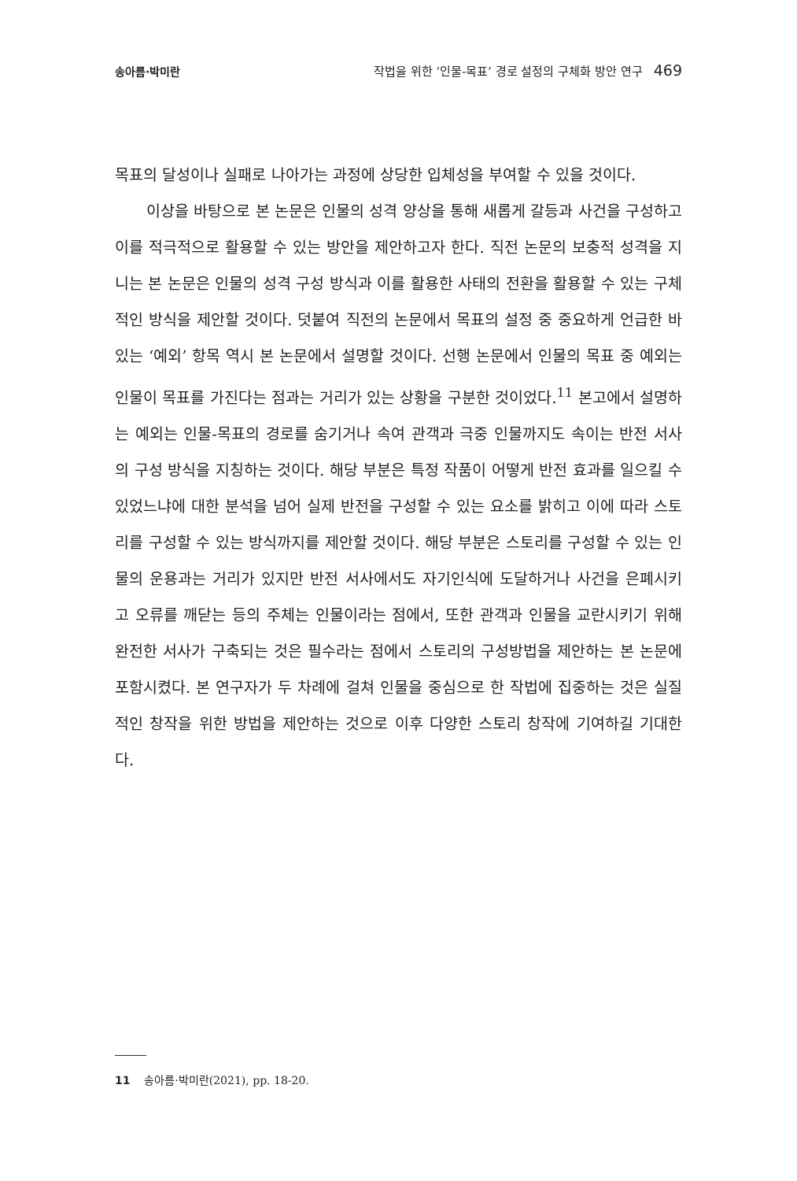송아름·박미란 작법을 위한 ‘인물-목표’ 경로 설정의 구체화 방안 연구 469
목표의 달성이나 실패로 나아가는 과정에 상당한 입체성을 부여할 수 있을 것이다.
이상을 바탕으로 본 논문은 인물의 성격 양상을 통해 새롭게 갈등과 사건을 구성하고 이를 적극적으로 활용할 수 있는 방안을 제안하고자 한다. 직전 논문의 보충적 성격을 지니는 본 논문은 인물의 성격 구성 방식과 이를 활용한 사태의 전환을 활용할 수 있는 구체적인 방식을 제안할 것이다. 덧붙여 직전의 논문에서 목표의 설정 중 중요하게 언급한 바 있는 ‘예외’ 항목 역시 본 논문에서 설명할 것이다. 선행 논문에서 인물의 목표 중 예외는 인물이 목표를 가진다는 점과는 거리가 있는 상황을 구분한 것이었다.<sup>11</sup> 본고에서 설명하는 예외는 인물-목표의 경로를 숨기거나 속여 관객과 극중 인물까지도 속이는 반전 서사의 구성 방식을 지칭하는 것이다. 해당 부분은 특정 작품이 어떻게 반전 효과를 일으킬 수 있었느냐에 대한 분석을 넘어 실제 반전을 구성할 수 있는 요소를 밝히고 이에 따라 스토리를 구성할 수 있는 방식까지를 제안할 것이다. 해당 부분은 스토리를 구성할 수 있는 인물의 운용과는 거리가 있지만 반전 서사에서도 자기인식에 도달하거나 사건을 은폐시키고 오류를 깨닫는 등의 주체는 인물이라는 점에서, 또한 관객과 인물을 교란시키기 위해 완전한 서사가 구축되는 것은 필수라는 점에서 스토리의 구성방법을 제안하는 본 논문에 포함시켰다. 본 연구자가 두 차례에 걸쳐 인물을 중심으로 한 작법에 집중하는 것은 실질적인 창작을 위한 방법을 제안하는 것으로 이후 다양한 스토리 창작에 기여하길 기대한다.
11 송아름·박미란(2021), pp. 18-20.